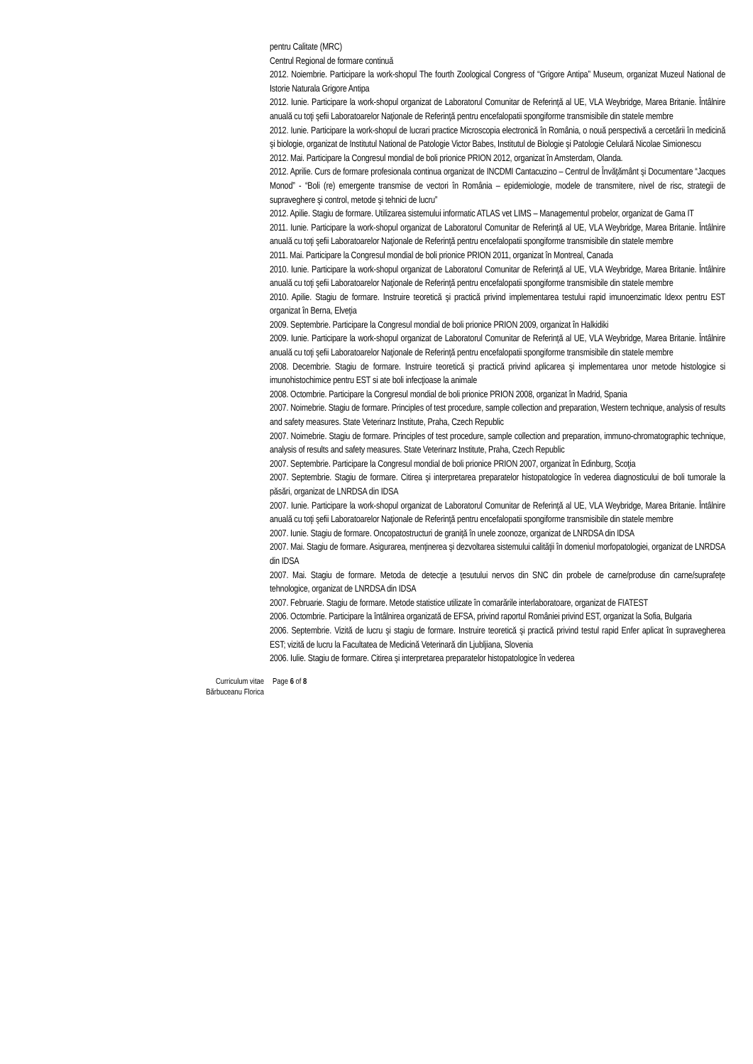pentru Calitate (MRC)
Centrul Regional de formare continuă
2012. Noiembrie. Participare la work-shopul The fourth Zoological Congress of “Grigore Antipa” Museum, organizat Muzeul National de Istorie Naturala Grigore Antipa
2012. Iunie. Participare la work-shopul organizat de Laboratorul Comunitar de Referinţă al UE, VLA Weybridge, Marea Britanie. Întâlnire anuală cu toţi şefii Laboratoarelor Naţionale de Referinţă pentru encefalopatii spongiforme transmisibile din statele membre
2012. Iunie. Participare la work-shopul de lucrari practice Microscopia electronică în România, o nouă perspectivă a cercetării în medicină şi biologie, organizat de Institutul National de Patologie Victor Babes, Institutul de Biologie şi Patologie Celulară Nicolae Simionescu
2012. Mai. Participare la Congresul mondial de boli prionice PRION 2012, organizat în Amsterdam, Olanda.
2012. Aprilie. Curs de formare profesionala continua organizat de INCDMI Cantacuzino – Centrul de Învăţământ şi Documentare “Jacques Monod” - “Boli (re) emergente transmise de vectori în România – epidemiologie, modele de transmitere, nivel de risc, strategii de supraveghere şi control, metode şi tehnici de lucru”
2012. Apilie. Stagiu de formare. Utilizarea sistemului informatic ATLAS vet LIMS – Managementul probelor, organizat de Gama IT
2011. Iunie. Participare la work-shopul organizat de Laboratorul Comunitar de Referinţă al UE, VLA Weybridge, Marea Britanie. Întâlnire anuală cu toţi şefii Laboratoarelor Naţionale de Referinţă pentru encefalopatii spongiforme transmisibile din statele membre
2011. Mai. Participare la Congresul mondial de boli prionice PRION 2011, organizat în Montreal, Canada
2010. Iunie. Participare la work-shopul organizat de Laboratorul Comunitar de Referinţă al UE, VLA Weybridge, Marea Britanie. Întâlnire anuală cu toţi şefii Laboratoarelor Naţionale de Referinţă pentru encefalopatii spongiforme transmisibile din statele membre
2010. Apilie. Stagiu de formare. Instruire teoretică şi practică privind implementarea testului rapid imunoenzimatic Idexx pentru EST organizat în Berna, Elveţia
2009. Septembrie. Participare la Congresul mondial de boli prionice PRION 2009, organizat în Halkidiki
2009. Iunie. Participare la work-shopul organizat de Laboratorul Comunitar de Referinţă al UE, VLA Weybridge, Marea Britanie. Întâlnire anuală cu toţi şefii Laboratoarelor Naţionale de Referinţă pentru encefalopatii spongiforme transmisibile din statele membre
2008. Decembrie. Stagiu de formare. Instruire teoretică şi practică privind aplicarea şi implementarea unor metode histologice si imunohistochimice pentru EST si ate boli infecţioase la animale
2008. Octombrie. Participare la Congresul mondial de boli prionice PRION 2008, organizat în Madrid, Spania
2007. Noimebrie. Stagiu de formare. Principles of test procedure, sample collection and preparation, Western technique, analysis of results and safety measures. State Veterinarz Institute, Praha, Czech Republic
2007. Noimebrie. Stagiu de formare. Principles of test procedure, sample collection and preparation, immuno-chromatographic technique, analysis of results and safety measures. State Veterinarz Institute, Praha, Czech Republic
2007. Septembrie. Participare la Congresul mondial de boli prionice PRION 2007, organizat în Edinburg, Scoţia
2007. Septembrie. Stagiu de formare. Citirea şi interpretarea preparatelor histopatologice în vederea diagnosticului de boli tumorale la păsări, organizat de LNRDSA din IDSA
2007. Iunie. Participare la work-shopul organizat de Laboratorul Comunitar de Referinţă al UE, VLA Weybridge, Marea Britanie. Întâlnire anuală cu toţi şefii Laboratoarelor Naţionale de Referinţă pentru encefalopatii spongiforme transmisibile din statele membre
2007. Iunie. Stagiu de formare. Oncopatostructuri de graniţă în unele zoonoze, organizat de LNRDSA din IDSA
2007. Mai. Stagiu de formare. Asigurarea, menţinerea şi dezvoltarea sistemului calităţii în domeniul morfopatologiei, organizat de LNRDSA din IDSA
2007. Mai. Stagiu de formare. Metoda de detecţie a ţesutului nervos din SNC din probele de carne/produse din carne/suprafeţe tehnologice, organizat de LNRDSA din IDSA
2007. Februarie. Stagiu de formare. Metode statistice utilizate în comarările interlaboratoare, organizat de FIATEST
2006. Octombrie. Participare la întâlnirea organizată de EFSA, privind raportul României privind EST, organizat la Sofia, Bulgaria
2006. Septembrie. Vizită de lucru şi stagiu de formare. Instruire teoretică şi practică privind testul rapid Enfer aplicat în supravegherea EST; vizită de lucru la Facultatea de Medicină Veterinară din Ljubljiana, Slovenia
2006. Iulie. Stagiu de formare. Citirea şi interpretarea preparatelor histopatologice în vederea
Curriculum vitae
Bărbuceanu Florica
Page 6 of 8